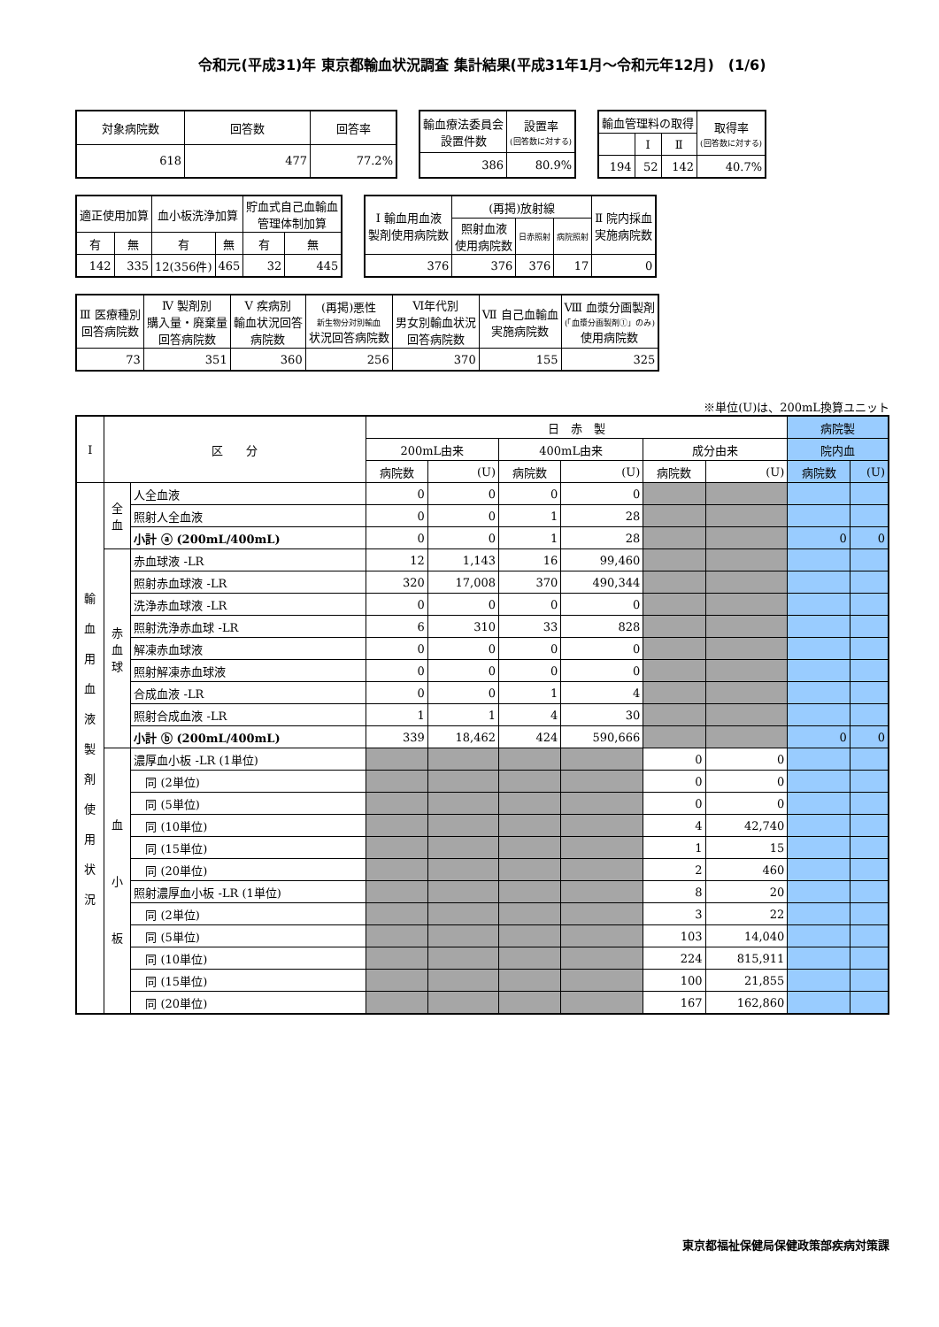令和元(平成31)年 東京都輸血状況調査 集計結果(平成31年1月～令和元年12月)　(1/6)
| 対象病院数 | 回答数 | 回答率 |
| --- | --- | --- |
| 618 | 477 | 77.2% |
| 輸血療法委員会 設置件数 | 設置率 (回答数に対する) |
| --- | --- |
| 386 | 80.9% |
| 輸血管理料の取得 | | | 取得率 (回答数に対する) |
| --- | --- | --- | --- |
| | Ⅰ | Ⅱ | |
| 194 | 52 | 142 | 40.7% |
| 適正使用加算 | | 血小板洗浄加算 | | 貯血式自己血輸血 管理体制加算 | |
| --- | --- | --- | --- | --- | --- |
| 有 | 無 | 有 | 無 | 有 | 無 |
| 142 | 335 | 12(356件) | 465 | 32 | 445 |
| Ⅰ 輸血用血液 製剤使用病院数 | (再掲)放射線 | | | Ⅱ 院内採血 実施病院数 |
| --- | --- | --- | --- | --- |
| | 照射血液 使用病院数 | 日赤照射 | 病院照射 | |
| 376 | 376 | 376 | 17 | 0 |
| Ⅲ 医療種別 回答病院数 | Ⅳ 製剤別 購入量・廃棄量 回答病院数 | Ⅴ 疾病別 輸血状況回答 病院数 | (再掲)悪性 新生物分対別輸血 状況回答病院数 | Ⅵ年代別 男女別輸血状況 回答病院数 | Ⅶ 自己血輸血 実施病院数 | Ⅷ 血漿分画製剤 (「血漿分画製剤①」のみ) 使用病院数 |
| --- | --- | --- | --- | --- | --- | --- |
| 73 | 351 | 360 | 256 | 370 | 155 | 325 |
※単位(U)は、200mL換算ユニット
| Ⅰ | 区 分 | | 日 赤 製 | | | | | | 病院製 | |
| --- | --- | --- | --- | --- | --- | --- | --- | --- | --- | --- |
| | | | 200mL由来 | | 400mL由来 | | 成分由来 | | 院内血 | |
| | | | 病院数 | (U) | 病院数 | (U) | 病院数 | (U) | 病院数 | (U) |
| 輸 血 用 血 液 製 剤 使 用 状 況 | 全 血 | 人全血液 | 0 | 0 | 0 | 0 | | | | |
| | | 照射人全血液 | 0 | 0 | 1 | 28 | | | | |
| | | 小計 ⓐ (200mL/400mL) | 0 | 0 | 1 | 28 | | | 0 | 0 |
| | 赤 血 球 | 赤血球液 -LR | 12 | 1,143 | 16 | 99,460 | | | | |
| | | 照射赤血球液 -LR | 320 | 17,008 | 370 | 490,344 | | | | |
| | | 洗浄赤血球液 -LR | 0 | 0 | 0 | 0 | | | | |
| | | 照射洗浄赤血球 -LR | 6 | 310 | 33 | 828 | | | | |
| | | 解凍赤血球液 | 0 | 0 | 0 | 0 | | | | |
| | | 照射解凍赤血球液 | 0 | 0 | 0 | 0 | | | | |
| | | 合成血液 -LR | 0 | 0 | 1 | 4 | | | | |
| | | 照射合成血液 -LR | 1 | 1 | 4 | 30 | | | | |
| | | 小計 ⓑ (200mL/400mL) | 339 | 18,462 | 424 | 590,666 | | | 0 | 0 |
| | 血 小 板 | 濃厚血小板 -LR (1単位) | | | | | 0 | 0 | | |
| | | 同 (2単位) | | | | | 0 | 0 | | |
| | | 同 (5単位) | | | | | 0 | 0 | | |
| | | 同 (10単位) | | | | | 4 | 42,740 | | |
| | | 同 (15単位) | | | | | 1 | 15 | | |
| | | 同 (20単位) | | | | | 2 | 460 | | |
| | | 照射濃厚血小板 -LR (1単位) | | | | | 8 | 20 | | |
| | | 同 (2単位) | | | | | 3 | 22 | | |
| | | 同 (5単位) | | | | | 103 | 14,040 | | |
| | | 同 (10単位) | | | | | 224 | 815,911 | | |
| | | 同 (15単位) | | | | | 100 | 21,855 | | |
| | | 同 (20単位) | | | | | 167 | 162,860 | | |
東京都福祉保健局保健政策部疾病対策課